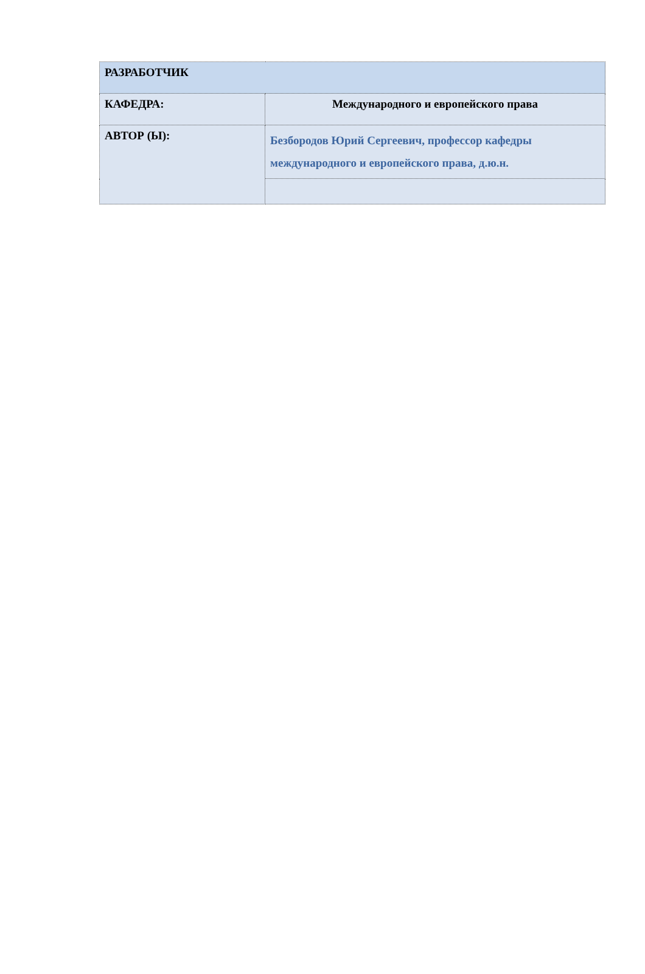| РАЗРАБОТЧИК | |
| КАФЕДРА: | Международного и европейского права |
| АВТОР (Ы): | Безбородов Юрий Сергеевич, профессор кафедры международного и европейского права, д.ю.н. |